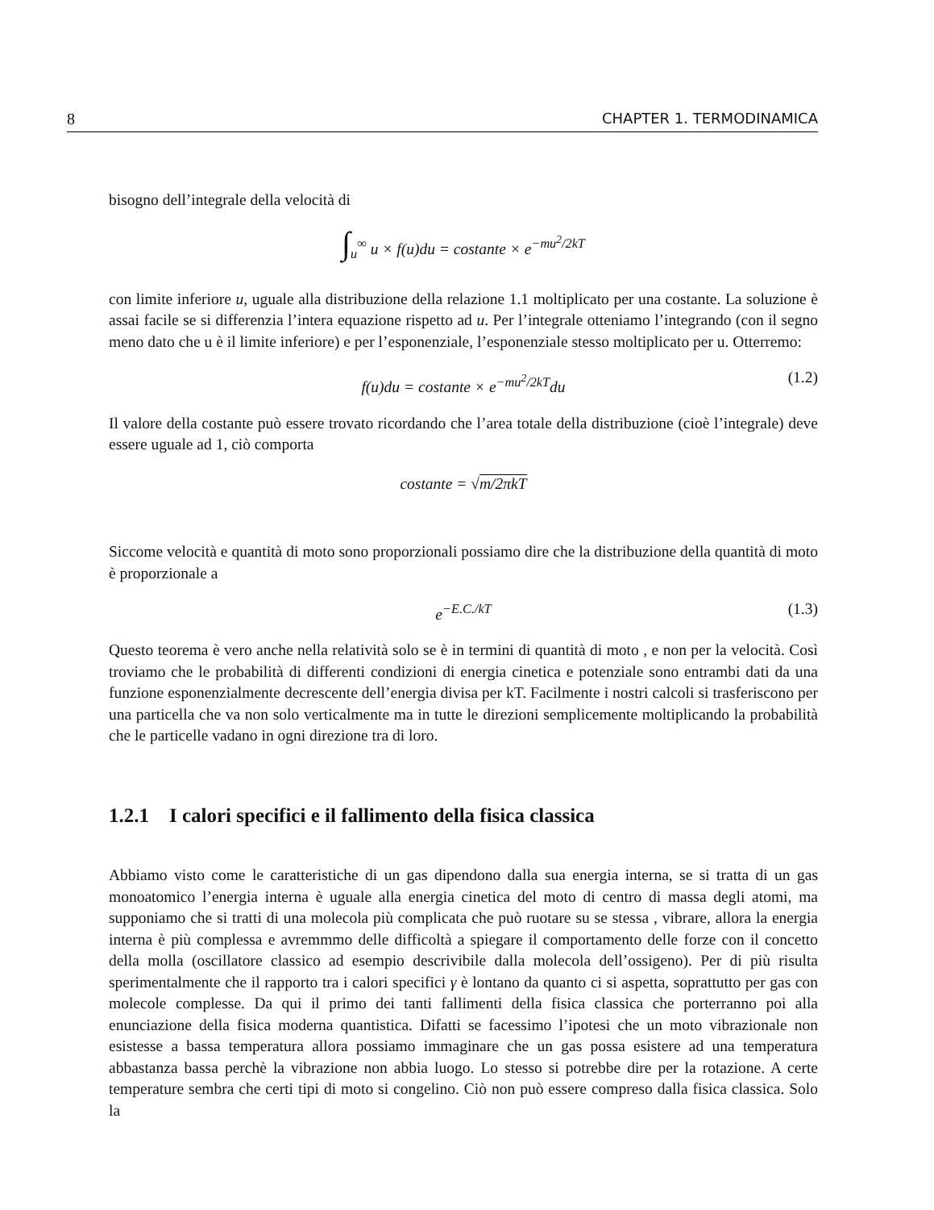8 CHAPTER 1. TERMODINAMICA
bisogno dell’integrale della velocità di
∫<sub>u</sub><sup>∞</sup> u × f(u)du = costante × e<sup>−mu<sup>2</sup>/2kT</sup>
con limite inferiore u, uguale alla distribuzione della relazione 1.1 moltiplicato per una costante. La soluzione è assai facile se si differenzia l’intera equazione rispetto ad u. Per l’integrale otteniamo l’integrando (con il segno meno dato che u è il limite inferiore) e per l’esponenziale, l’esponenziale stesso moltiplicato per u. Otterremo:
f(u)du = costante × e<sup>−mu<sup>2</sup>/2kT</sup>du (1.2)
Il valore della costante può essere trovato ricordando che l’area totale della distribuzione (cioè l’integrale) deve essere uguale ad 1, ciò comporta
costante = √m/2πkT
Siccome velocità e quantità di moto sono proporzionali possiamo dire che la distribuzione della quantità di moto è proporzionale a
e<sup>−E.C./kT</sup> (1.3)
Questo teorema è vero anche nella relatività solo se è in termini di quantità di moto , e non per la velocità. Così troviamo che le probabilità di differenti condizioni di energia cinetica e potenziale sono entrambi dati da una funzione esponenzialmente decrescente dell’energia divisa per kT. Facilmente i nostri calcoli si trasferiscono per una particella che va non solo verticalmente ma in tutte le direzioni semplicemente moltiplicando la probabilità che le particelle vadano in ogni direzione tra di loro.
1.2.1 I calori specifici e il fallimento della fisica classica
Abbiamo visto come le caratteristiche di un gas dipendono dalla sua energia interna, se si tratta di un gas monoatomico l’energia interna è uguale alla energia cinetica del moto di centro di massa degli atomi, ma supponiamo che si tratti di una molecola più complicata che può ruotare su se stessa , vibrare, allora la energia interna è più complessa e avremmmo delle difficoltà a spiegare il comportamento delle forze con il concetto della molla (oscillatore classico ad esempio descrivibile dalla molecola dell’ossigeno). Per di più risulta sperimentalmente che il rapporto tra i calori specifici γ è lontano da quanto ci si aspetta, soprattutto per gas con molecole complesse. Da qui il primo dei tanti fallimenti della fisica classica che porterranno poi alla enunciazione della fisica moderna quantistica. Difatti se facessimo l’ipotesi che un moto vibrazionale non esistesse a bassa temperatura allora possiamo immaginare che un gas possa esistere ad una temperatura abbastanza bassa perchè la vibrazione non abbia luogo. Lo stesso si potrebbe dire per la rotazione. A certe temperature sembra che certi tipi di moto si congelino. Ciò non può essere compreso dalla fisica classica. Solo la